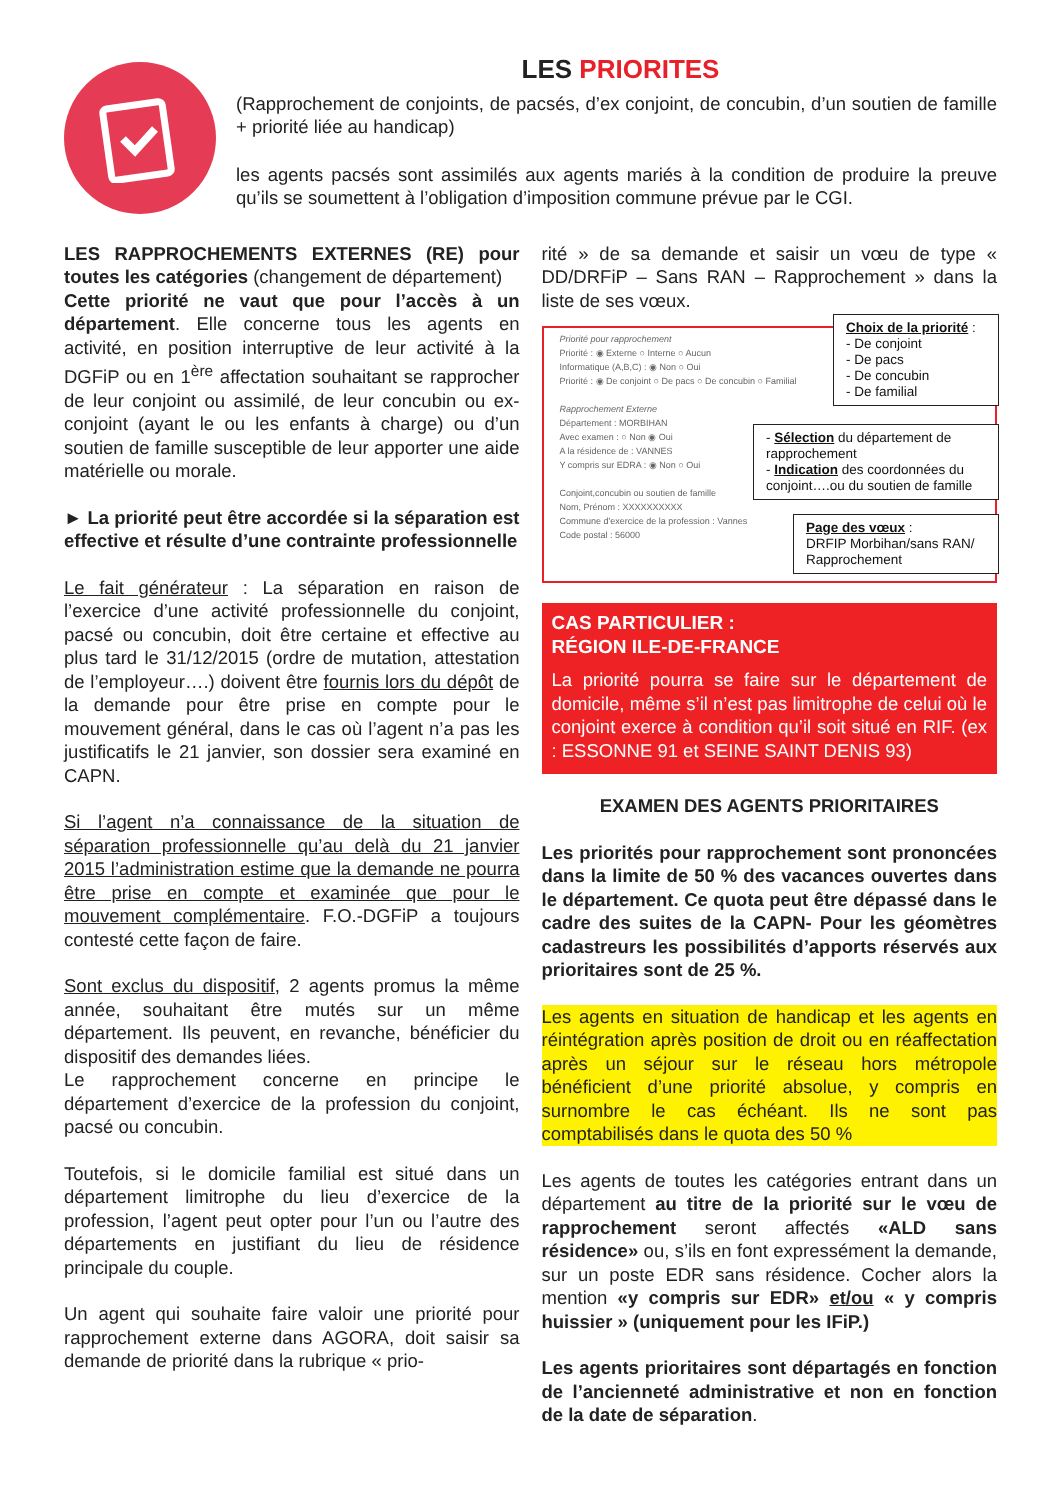LES PRIORITES
(Rapprochement de conjoints, de pacsés, d’ex conjoint, de concubin, d’un soutien de famille + priorité liée au handicap)
les agents pacsés sont assimilés aux agents mariés à la condition de produire la preuve qu’ils se soumettent à l’obligation d’imposition commune prévue par le CGI.
LES RAPPROCHEMENTS EXTERNES (RE) pour toutes les catégories (changement de département)
Cette priorité ne vaut que pour l’accès à un département. Elle concerne tous les agents en activité, en position interruptive de leur activité à la DGFiP ou en 1<sup>ère</sup> affectation souhaitant se rapprocher de leur conjoint ou assimilé, de leur concubin ou ex-conjoint (ayant le ou les enfants à charge) ou d’un soutien de famille susceptible de leur apporter une aide matérielle ou morale.
► La priorité peut être accordée si la séparation est effective et résulte d’une contrainte professionnelle
Le fait générateur : La séparation en raison de l’exercice d’une activité professionnelle du conjoint, pacsé ou concubin, doit être certaine et effective au plus tard le 31/12/2015 (ordre de mutation, attestation de l’employeur….) doivent être fournis lors du dépôt de la demande pour être prise en compte pour le mouvement général, dans le cas où l’agent n’a pas les justificatifs le 21 janvier, son dossier sera examiné en CAPN.
Si l’agent n’a connaissance de la situation de séparation professionnelle qu’au delà du 21 janvier 2015 l’administration estime que la demande ne pourra être prise en compte et examinée que pour le mouvement complémentaire. F.O.-DGFiP a toujours contesté cette façon de faire.
Sont exclus du dispositif, 2 agents promus la même année, souhaitant être mutés sur un même département. Ils peuvent, en revanche, bénéficier du dispositif des demandes liées.
Le rapprochement concerne en principe le département d’exercice de la profession du conjoint, pacsé ou concubin.
Toutefois, si le domicile familial est situé dans un département limitrophe du lieu d’exercice de la profession, l’agent peut opter pour l’un ou l’autre des départements en justifiant du lieu de résidence principale du couple.
Un agent qui souhaite faire valoir une priorité pour rapprochement externe dans AGORA, doit saisir sa demande de priorité dans la rubrique « prio-
rité » de sa demande et saisir un vœu de type « DD/DRFiP – Sans RAN – Rapprochement » dans la liste de ses vœux.
Priorité pour rapprochement
Priorité : ◉ Externe ○ Interne ○ Aucun
Informatique (A,B,C) : ◉ Non ○ Oui
Priorité : ◉ De conjoint ○ De pacs ○ De concubin ○ Familial
Rapprochement Externe
Département : MORBIHAN
Avec examen : ○ Non ◉ Oui
A la résidence de : VANNES
Y compris sur EDRA : ◉ Non ○ Oui
Conjoint,concubin ou soutien de famille
Nom, Prénom : XXXXXXXXXX
Commune d'exercice de la profession : Vannes
Code postal : 56000
Choix de la priorité :
- De conjoint
- De pacs
- De concubin
- De familial
- Sélection du département de rapprochement
- Indication des coordonnées du conjoint….ou du soutien de famille
Page des vœux :
DRFIP Morbihan/sans RAN/ Rapprochement
CAS PARTICULIER :
RÉGION ILE-DE-FRANCE
La priorité pourra se faire sur le département de domicile, même s’il n’est pas limitrophe de celui où le conjoint exerce à condition qu’il soit situé en RIF. (ex : ESSONNE 91 et SEINE SAINT DENIS 93)
EXAMEN DES AGENTS PRIORITAIRES
Les priorités pour rapprochement sont prononcées dans la limite de 50 % des vacances ouvertes dans le département. Ce quota peut être dépassé dans le cadre des suites de la CAPN- Pour les géomètres cadastreurs les possibilités d’apports réservés aux prioritaires sont de 25 %.
Les agents en situation de handicap et les agents en réintégration après position de droit ou en réaffectation après un séjour sur le réseau hors métropole bénéficient d’une priorité absolue, y compris en surnombre le cas échéant. Ils ne sont pas comptabilisés dans le quota des 50 %
Les agents de toutes les catégories entrant dans un département au titre de la priorité sur le vœu de rapprochement seront affectés «ALD sans résidence» ou, s’ils en font expressément la demande, sur un poste EDR sans résidence. Cocher alors la mention «y compris sur EDR» et/ou « y compris huissier » (uniquement pour les IFiP.)
Les agents prioritaires sont départagés en fonction de l’ancienneté administrative et non en fonction de la date de séparation.